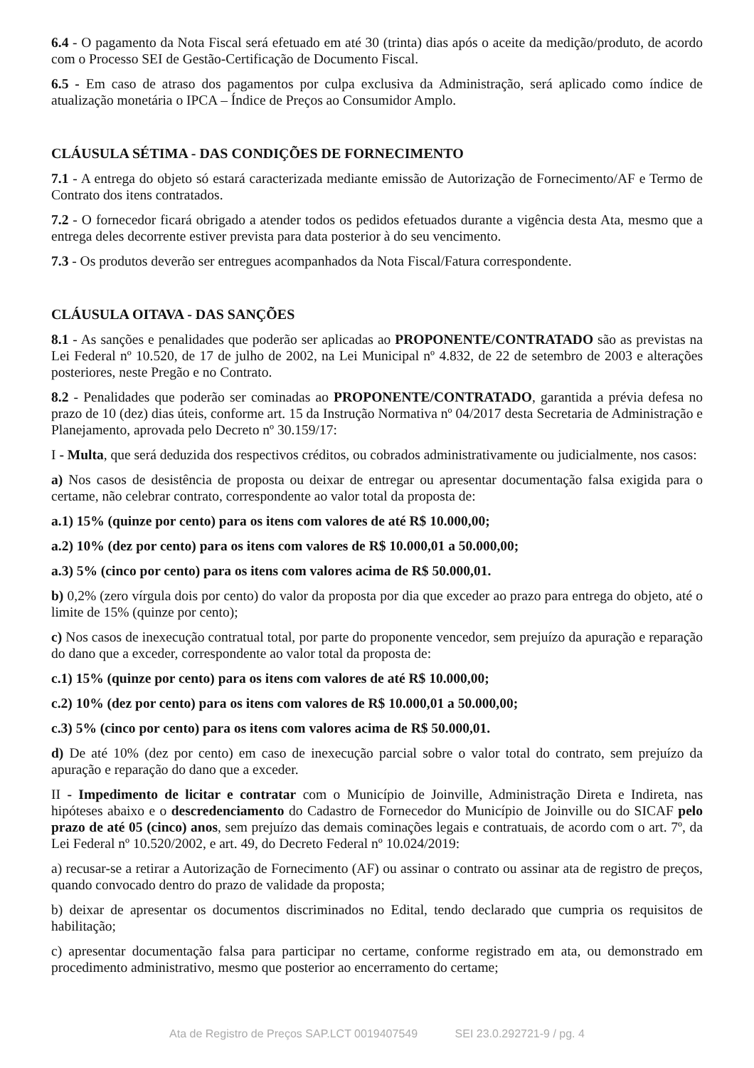6.4 - O pagamento da Nota Fiscal será efetuado em até 30 (trinta) dias após o aceite da medição/produto, de acordo com o Processo SEI de Gestão-Certificação de Documento Fiscal.
6.5 - Em caso de atraso dos pagamentos por culpa exclusiva da Administração, será aplicado como índice de atualização monetária o IPCA – Índice de Preços ao Consumidor Amplo.
CLÁUSULA SÉTIMA - DAS CONDIÇÕES DE FORNECIMENTO
7.1 - A entrega do objeto só estará caracterizada mediante emissão de Autorização de Fornecimento/AF e Termo de Contrato dos itens contratados.
7.2 - O fornecedor ficará obrigado a atender todos os pedidos efetuados durante a vigência desta Ata, mesmo que a entrega deles decorrente estiver prevista para data posterior à do seu vencimento.
7.3 - Os produtos deverão ser entregues acompanhados da Nota Fiscal/Fatura correspondente.
CLÁUSULA OITAVA - DAS SANÇÕES
8.1 - As sanções e penalidades que poderão ser aplicadas ao PROPONENTE/CONTRATADO são as previstas na Lei Federal nº 10.520, de 17 de julho de 2002, na Lei Municipal nº 4.832, de 22 de setembro de 2003 e alterações posteriores, neste Pregão e no Contrato.
8.2 - Penalidades que poderão ser cominadas ao PROPONENTE/CONTRATADO, garantida a prévia defesa no prazo de 10 (dez) dias úteis, conforme art. 15 da Instrução Normativa nº 04/2017 desta Secretaria de Administração e Planejamento, aprovada pelo Decreto nº 30.159/17:
I - Multa, que será deduzida dos respectivos créditos, ou cobrados administrativamente ou judicialmente, nos casos:
a) Nos casos de desistência de proposta ou deixar de entregar ou apresentar documentação falsa exigida para o certame, não celebrar contrato, correspondente ao valor total da proposta de:
a.1) 15% (quinze por cento) para os itens com valores de até R$ 10.000,00;
a.2) 10% (dez por cento) para os itens com valores de R$ 10.000,01 a 50.000,00;
a.3) 5% (cinco por cento) para os itens com valores acima de R$ 50.000,01.
b) 0,2% (zero vírgula dois por cento) do valor da proposta por dia que exceder ao prazo para entrega do objeto, até o limite de 15% (quinze por cento);
c) Nos casos de inexecução contratual total, por parte do proponente vencedor, sem prejuízo da apuração e reparação do dano que a exceder, correspondente ao valor total da proposta de:
c.1) 15% (quinze por cento) para os itens com valores de até R$ 10.000,00;
c.2) 10% (dez por cento) para os itens com valores de R$ 10.000,01 a 50.000,00;
c.3) 5% (cinco por cento) para os itens com valores acima de R$ 50.000,01.
d) De até 10% (dez por cento) em caso de inexecução parcial sobre o valor total do contrato, sem prejuízo da apuração e reparação do dano que a exceder.
II - Impedimento de licitar e contratar com o Município de Joinville, Administração Direta e Indireta, nas hipóteses abaixo e o descredenciamento do Cadastro de Fornecedor do Município de Joinville ou do SICAF pelo prazo de até 05 (cinco) anos, sem prejuízo das demais cominações legais e contratuais, de acordo com o art. 7º, da Lei Federal nº 10.520/2002, e art. 49, do Decreto Federal nº 10.024/2019:
a) recusar-se a retirar a Autorização de Fornecimento (AF) ou assinar o contrato ou assinar ata de registro de preços, quando convocado dentro do prazo de validade da proposta;
b) deixar de apresentar os documentos discriminados no Edital, tendo declarado que cumpria os requisitos de habilitação;
c) apresentar documentação falsa para participar no certame, conforme registrado em ata, ou demonstrado em procedimento administrativo, mesmo que posterior ao encerramento do certame;
Ata de Registro de Preços SAP.LCT 0019407549 SEI 23.0.292721-9 / pg. 4